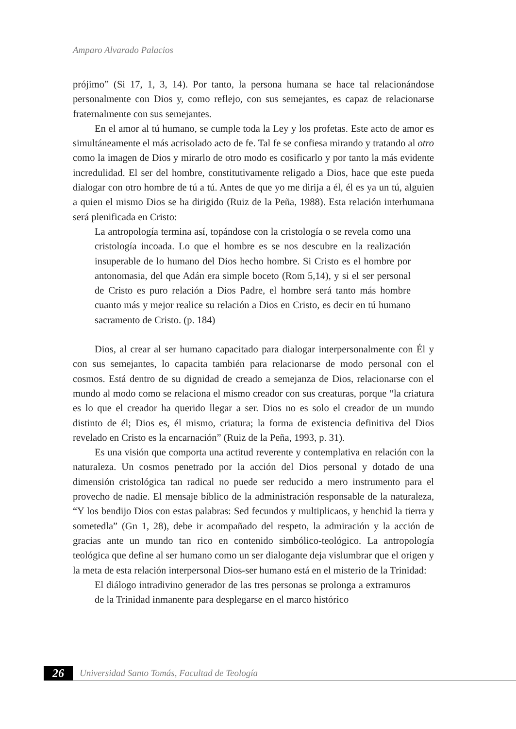Amparo Alvarado Palacios
prójimo” (Si 17, 1, 3, 14). Por tanto, la persona humana se hace tal relacionándose personalmente con Dios y, como reflejo, con sus semejantes, es capaz de relacionarse fraternalmente con sus semejantes.
En el amor al tú humano, se cumple toda la Ley y los profetas. Este acto de amor es simultáneamente el más acrisolado acto de fe. Tal fe se confiesa mirando y tratando al otro como la imagen de Dios y mirarlo de otro modo es cosificarlo y por tanto la más evidente incredulidad. El ser del hombre, constitutivamente religado a Dios, hace que este pueda dialogar con otro hombre de tú a tú. Antes de que yo me dirija a él, él es ya un tú, alguien a quien el mismo Dios se ha dirigido (Ruiz de la Peña, 1988). Esta relación interhumana será plenificada en Cristo:
La antropología termina así, topándose con la cristología o se revela como una cristología incoada. Lo que el hombre es se nos descubre en la realización insuperable de lo humano del Dios hecho hombre. Si Cristo es el hombre por antonomasia, del que Adán era simple boceto (Rom 5,14), y si el ser personal de Cristo es puro relación a Dios Padre, el hombre será tanto más hombre cuanto más y mejor realice su relación a Dios en Cristo, es decir en tú humano sacramento de Cristo. (p. 184)
Dios, al crear al ser humano capacitado para dialogar interpersonalmente con Él y con sus semejantes, lo capacita también para relacionarse de modo personal con el cosmos. Está dentro de su dignidad de creado a semejanza de Dios, relacionarse con el mundo al modo como se relaciona el mismo creador con sus creaturas, porque “la criatura es lo que el creador ha querido llegar a ser. Dios no es solo el creador de un mundo distinto de él; Dios es, él mismo, criatura; la forma de existencia definitiva del Dios revelado en Cristo es la encarnación” (Ruiz de la Peña, 1993, p. 31).
Es una visión que comporta una actitud reverente y contemplativa en relación con la naturaleza. Un cosmos penetrado por la acción del Dios personal y dotado de una dimensión cristológica tan radical no puede ser reducido a mero instrumento para el provecho de nadie. El mensaje bíblico de la administración responsable de la naturaleza, “Y los bendijo Dios con estas palabras: Sed fecundos y multiplicaos, y henchid la tierra y sometedla” (Gn 1, 28), debe ir acompañado del respeto, la admiración y la acción de gracias ante un mundo tan rico en contenido simbólico-teológico. La antropología teológica que define al ser humano como un ser dialogante deja vislumbrar que el origen y la meta de esta relación interpersonal Dios-ser humano está en el misterio de la Trinidad:
El diálogo intradivino generador de las tres personas se prolonga a extramuros de la Trinidad inmanente para desplegarse en el marco histórico
26 Universidad Santo Tomás, Facultad de Teología